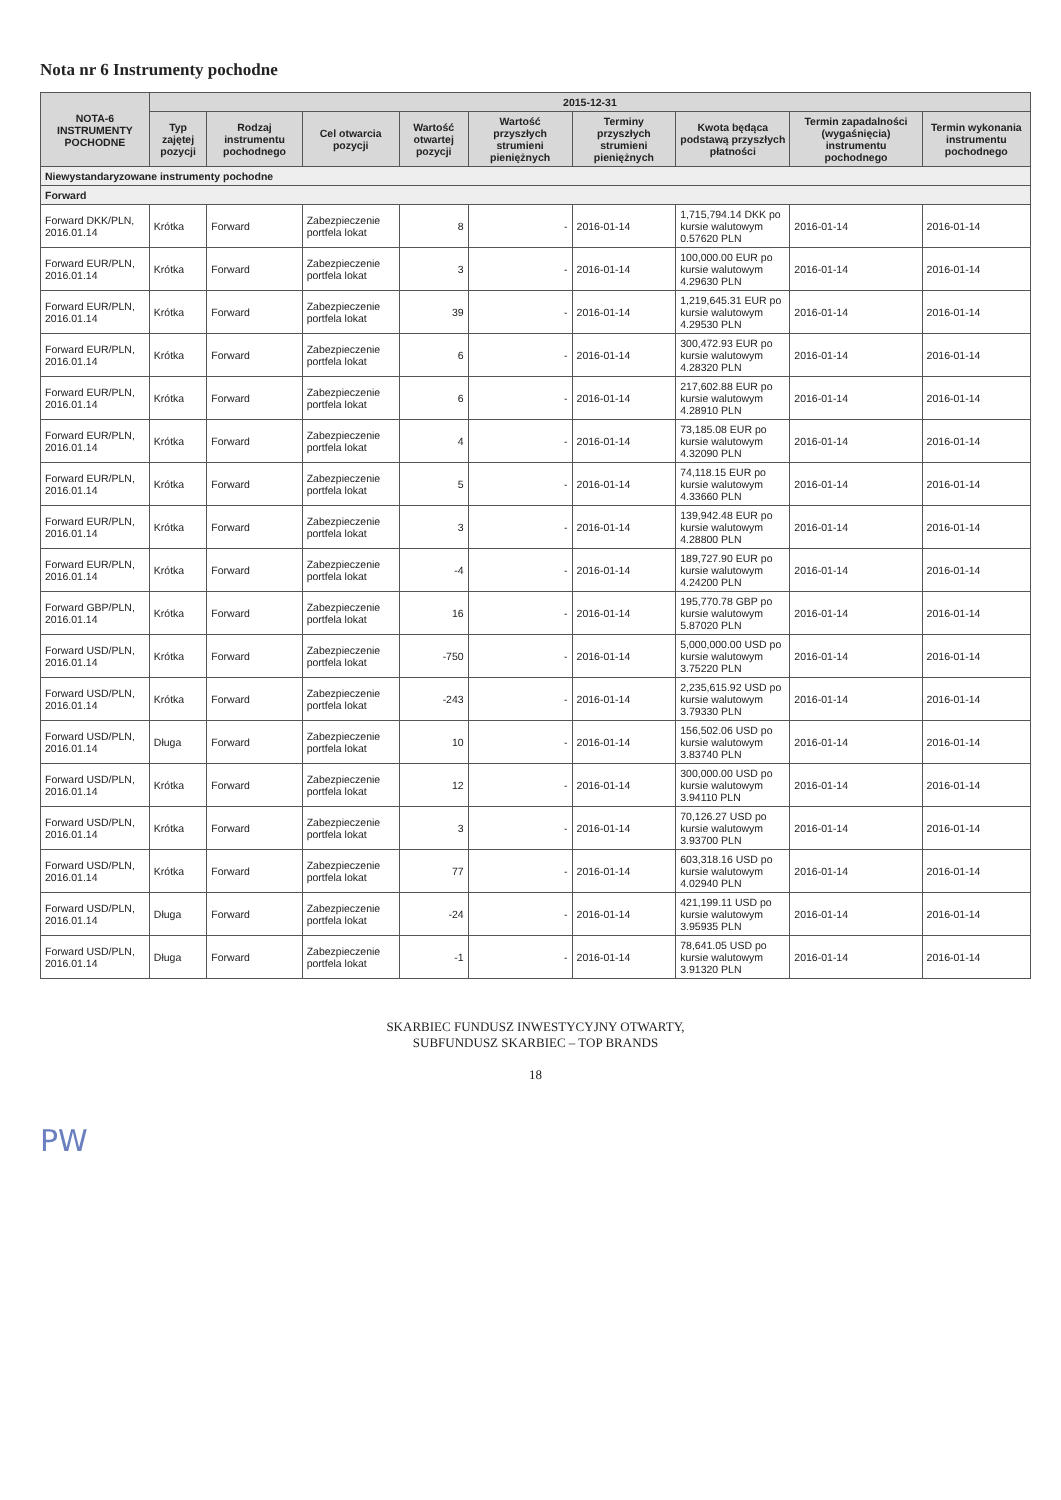Nota nr 6 Instrumenty pochodne
| NOTA-6 INSTRUMENTY POCHODNE | 2015-12-31 | | | | | | | | |
| --- | --- | --- | --- | --- | --- | --- | --- | --- | --- |
| | Typ zajętej pozycji | Rodzaj instrumentu pochodnego | Cel otwarcia pozycji | Wartość otwartej pozycji | Wartość przyszłych strumieni pieniężnych | Terminy przyszłych strumieni pieniężnych | Kwota będąca podstawą przyszłych płatności | Termin zapadalności (wygaśnięcia) instrumentu pochodnego | Termin wykonania instrumentu pochodnego |
| Niewystandaryzowane instrumenty pochodne | | | | | | | | | |
| Forward | | | | | | | | | |
| Forward DKK/PLN, 2016.01.14 | Krótka | Forward | Zabezpieczenie portfela lokat | 8 | - | 2016-01-14 | 1,715,794.14 DKK po kursie walutowym 0.57620 PLN | 2016-01-14 | 2016-01-14 |
| Forward EUR/PLN, 2016.01.14 | Krótka | Forward | Zabezpieczenie portfela lokat | 3 | - | 2016-01-14 | 100,000.00 EUR po kursie walutowym 4.29630 PLN | 2016-01-14 | 2016-01-14 |
| Forward EUR/PLN, 2016.01.14 | Krótka | Forward | Zabezpieczenie portfela lokat | 39 | - | 2016-01-14 | 1,219,645.31 EUR po kursie walutowym 4.29530 PLN | 2016-01-14 | 2016-01-14 |
| Forward EUR/PLN, 2016.01.14 | Krótka | Forward | Zabezpieczenie portfela lokat | 6 | - | 2016-01-14 | 300,472.93 EUR po kursie walutowym 4.28320 PLN | 2016-01-14 | 2016-01-14 |
| Forward EUR/PLN, 2016.01.14 | Krótka | Forward | Zabezpieczenie portfela lokat | 6 | - | 2016-01-14 | 217,602.88 EUR po kursie walutowym 4.28910 PLN | 2016-01-14 | 2016-01-14 |
| Forward EUR/PLN, 2016.01.14 | Krótka | Forward | Zabezpieczenie portfela lokat | 4 | - | 2016-01-14 | 73,185.08 EUR po kursie walutowym 4.32090 PLN | 2016-01-14 | 2016-01-14 |
| Forward EUR/PLN, 2016.01.14 | Krótka | Forward | Zabezpieczenie portfela lokat | 5 | - | 2016-01-14 | 74,118.15 EUR po kursie walutowym 4.33660 PLN | 2016-01-14 | 2016-01-14 |
| Forward EUR/PLN, 2016.01.14 | Krótka | Forward | Zabezpieczenie portfela lokat | 3 | - | 2016-01-14 | 139,942.48 EUR po kursie walutowym 4.28800 PLN | 2016-01-14 | 2016-01-14 |
| Forward EUR/PLN, 2016.01.14 | Krótka | Forward | Zabezpieczenie portfela lokat | -4 | - | 2016-01-14 | 189,727.90 EUR po kursie walutowym 4.24200 PLN | 2016-01-14 | 2016-01-14 |
| Forward GBP/PLN, 2016.01.14 | Krótka | Forward | Zabezpieczenie portfela lokat | 16 | - | 2016-01-14 | 195,770.78 GBP po kursie walutowym 5.87020 PLN | 2016-01-14 | 2016-01-14 |
| Forward USD/PLN, 2016.01.14 | Krótka | Forward | Zabezpieczenie portfela lokat | -750 | - | 2016-01-14 | 5,000,000.00 USD po kursie walutowym 3.75220 PLN | 2016-01-14 | 2016-01-14 |
| Forward USD/PLN, 2016.01.14 | Krótka | Forward | Zabezpieczenie portfela lokat | -243 | - | 2016-01-14 | 2,235,615.92 USD po kursie walutowym 3.79330 PLN | 2016-01-14 | 2016-01-14 |
| Forward USD/PLN, 2016.01.14 | Długa | Forward | Zabezpieczenie portfela lokat | 10 | - | 2016-01-14 | 156,502.06 USD po kursie walutowym 3.83740 PLN | 2016-01-14 | 2016-01-14 |
| Forward USD/PLN, 2016.01.14 | Krótka | Forward | Zabezpieczenie portfela lokat | 12 | - | 2016-01-14 | 300,000.00 USD po kursie walutowym 3.94110 PLN | 2016-01-14 | 2016-01-14 |
| Forward USD/PLN, 2016.01.14 | Krótka | Forward | Zabezpieczenie portfela lokat | 3 | - | 2016-01-14 | 70,126.27 USD po kursie walutowym 3.93700 PLN | 2016-01-14 | 2016-01-14 |
| Forward USD/PLN, 2016.01.14 | Krótka | Forward | Zabezpieczenie portfela lokat | 77 | - | 2016-01-14 | 603,318.16 USD po kursie walutowym 4.02940 PLN | 2016-01-14 | 2016-01-14 |
| Forward USD/PLN, 2016.01.14 | Długa | Forward | Zabezpieczenie portfela lokat | -24 | - | 2016-01-14 | 421,199.11 USD po kursie walutowym 3.95935 PLN | 2016-01-14 | 2016-01-14 |
| Forward USD/PLN, 2016.01.14 | Długa | Forward | Zabezpieczenie portfela lokat | -1 | - | 2016-01-14 | 78,641.05 USD po kursie walutowym 3.91320 PLN | 2016-01-14 | 2016-01-14 |
SKARBIEC FUNDUSZ INWESTYCYJNY OTWARTY,
SUBFUNDUSZ SKARBIEC – TOP BRANDS
18
PW